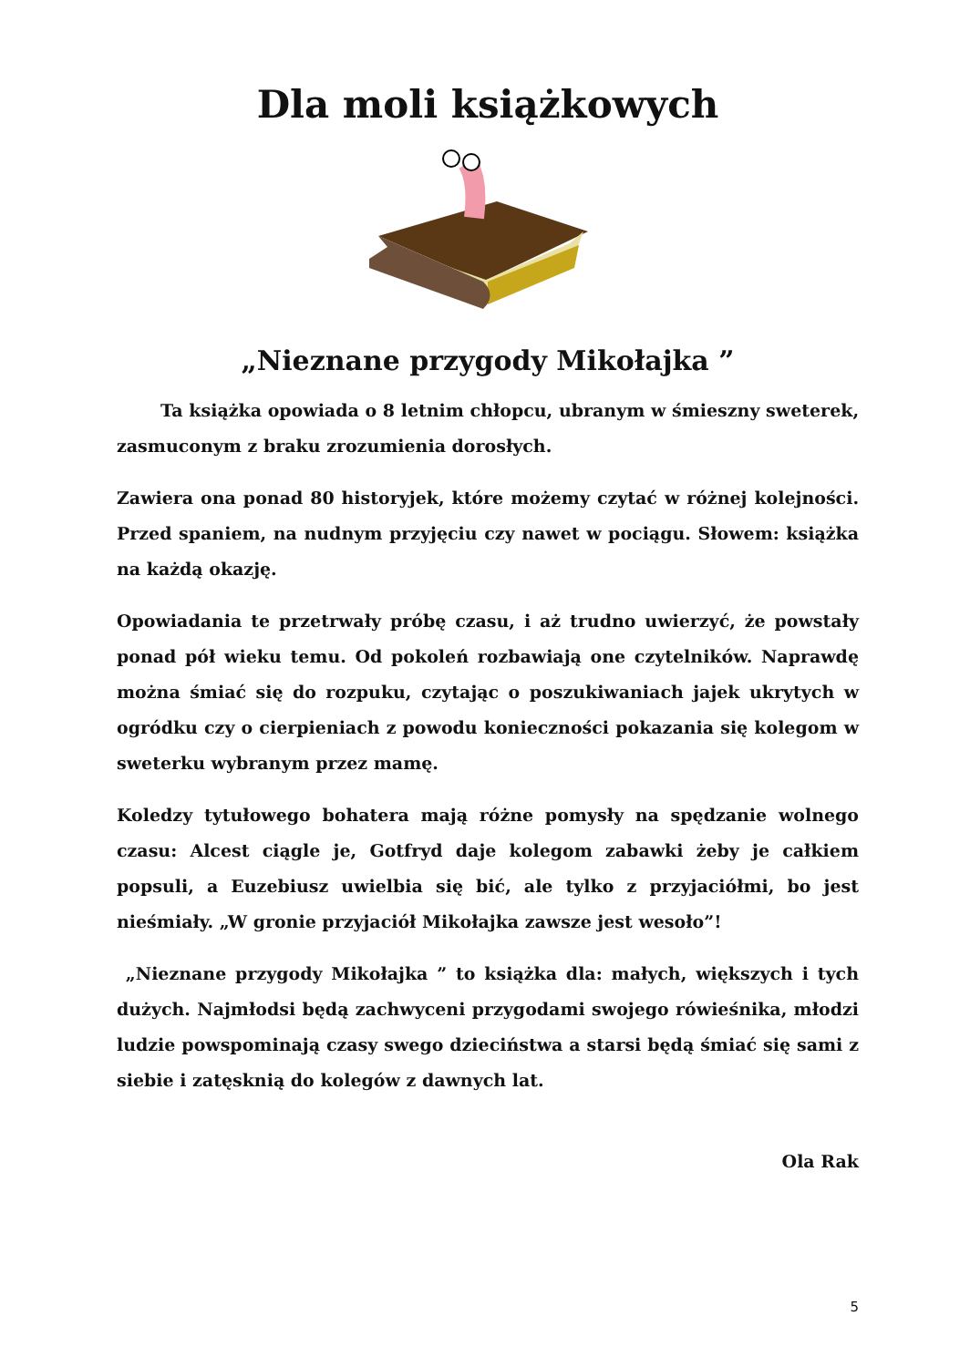Dla moli książkowych
„Nieznane przygody Mikołajka ”
Ta książka opowiada o 8 letnim chłopcu, ubranym w śmieszny sweterek, zasmuconym z braku zrozumienia dorosłych.
Zawiera ona ponad 80 historyjek, które możemy czytać w różnej kolejności. Przed spaniem, na nudnym przyjęciu czy nawet w pociągu. Słowem: książka na każdą okazję.
Opowiadania te przetrwały próbę czasu, i aż trudno uwierzyć, że powstały ponad pół wieku temu. Od pokoleń rozbawiają one czytelników. Naprawdę można śmiać się do rozpuku, czytając o poszukiwaniach jajek ukrytych w ogródku czy o cierpieniach z powodu konieczności pokazania się kolegom w sweterku wybranym przez mamę.
Koledzy tytułowego bohatera mają różne pomysły na spędzanie wolnego czasu: Alcest ciągle je, Gotfryd daje kolegom zabawki żeby je całkiem popsuli, a Euzebiusz uwielbia się bić, ale tylko z przyjaciółmi, bo jest nieśmiały. „W gronie przyjaciół Mikołajka zawsze jest wesoło”!
„Nieznane przygody Mikołajka ” to książka dla: małych, większych i tych dużych. Najmłodsi będą zachwyceni przygodami swojego rówieśnika, młodzi ludzie powspominają czasy swego dzieciństwa a starsi będą śmiać się sami z siebie i zatęsknią do kolegów z dawnych lat.
Ola Rak
5